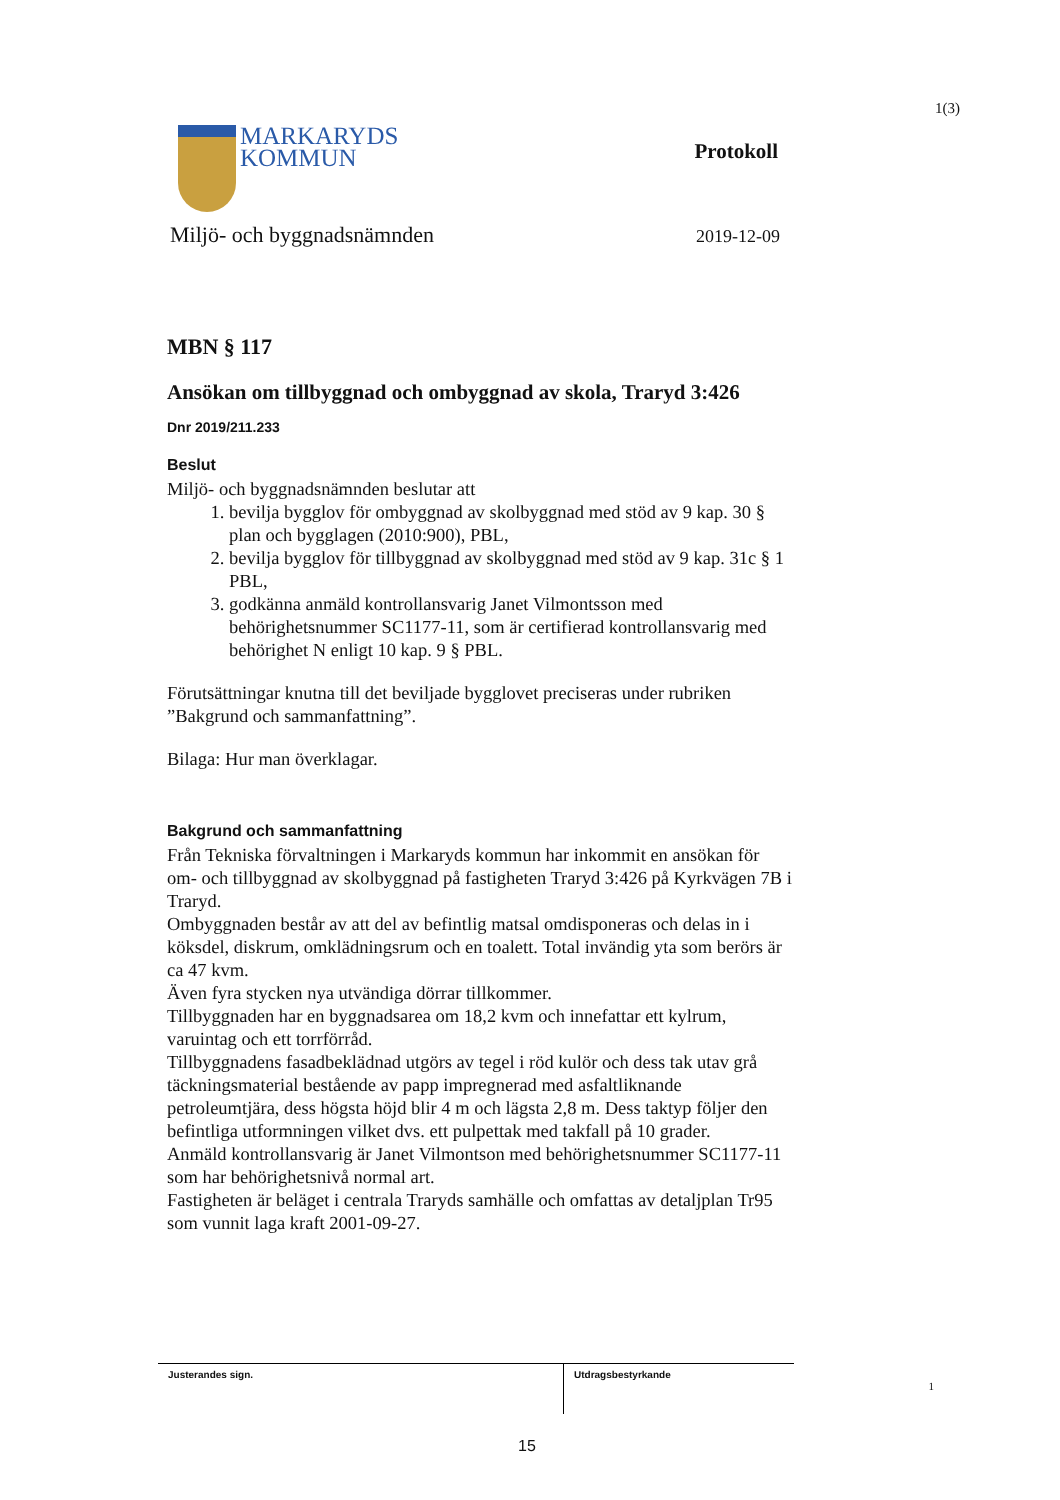1(3)
MARKARYDS
KOMMUN
Protokoll
Miljö- och byggnadsnämnden 2019-12-09
MBN § 117
Ansökan om tillbyggnad och ombyggnad av skola, Traryd 3:426
Dnr 2019/211.233
Beslut
Miljö- och byggnadsnämnden beslutar att
1. bevilja bygglov för ombyggnad av skolbyggnad med stöd av 9 kap. 30 § plan och bygglagen (2010:900), PBL,
2. bevilja bygglov för tillbyggnad av skolbyggnad med stöd av 9 kap. 31c § 1 PBL,
3. godkänna anmäld kontrollansvarig Janet Vilmontsson med behörighetsnummer SC1177-11, som är certifierad kontrollansvarig med behörighet N enligt 10 kap. 9 § PBL.
Förutsättningar knutna till det beviljade bygglovet preciseras under rubriken ”Bakgrund och sammanfattning”.
Bilaga: Hur man överklagar.
Bakgrund och sammanfattning
Från Tekniska förvaltningen i Markaryds kommun har inkommit en ansökan för om- och tillbyggnad av skolbyggnad på fastigheten Traryd 3:426 på Kyrkvägen 7B i Traryd.
Ombyggnaden består av att del av befintlig matsal omdisponeras och delas in i köksdel, diskrum, omklädningsrum och en toalett. Total invändig yta som berörs är ca 47 kvm.
Även fyra stycken nya utvändiga dörrar tillkommer.
Tillbyggnaden har en byggnadsarea om 18,2 kvm och innefattar ett kylrum, varuintag och ett torrförråd.
Tillbyggnadens fasadbeklädnad utgörs av tegel i röd kulör och dess tak utav grå täckningsmaterial bestående av papp impregnerad med asfaltliknande petroleumtjära, dess högsta höjd blir 4 m och lägsta 2,8 m. Dess taktyp följer den befintliga utformningen vilket dvs. ett pulpettak med takfall på 10 grader.
Anmäld kontrollansvarig är Janet Vilmontson med behörighetsnummer SC1177-11 som har behörighetsnivå normal art.
Fastigheten är beläget i centrala Traryds samhälle och omfattas av detaljplan Tr95 som vunnit laga kraft 2001-09-27.
Justerandes sign. Utdragsbestyrkande
1
15